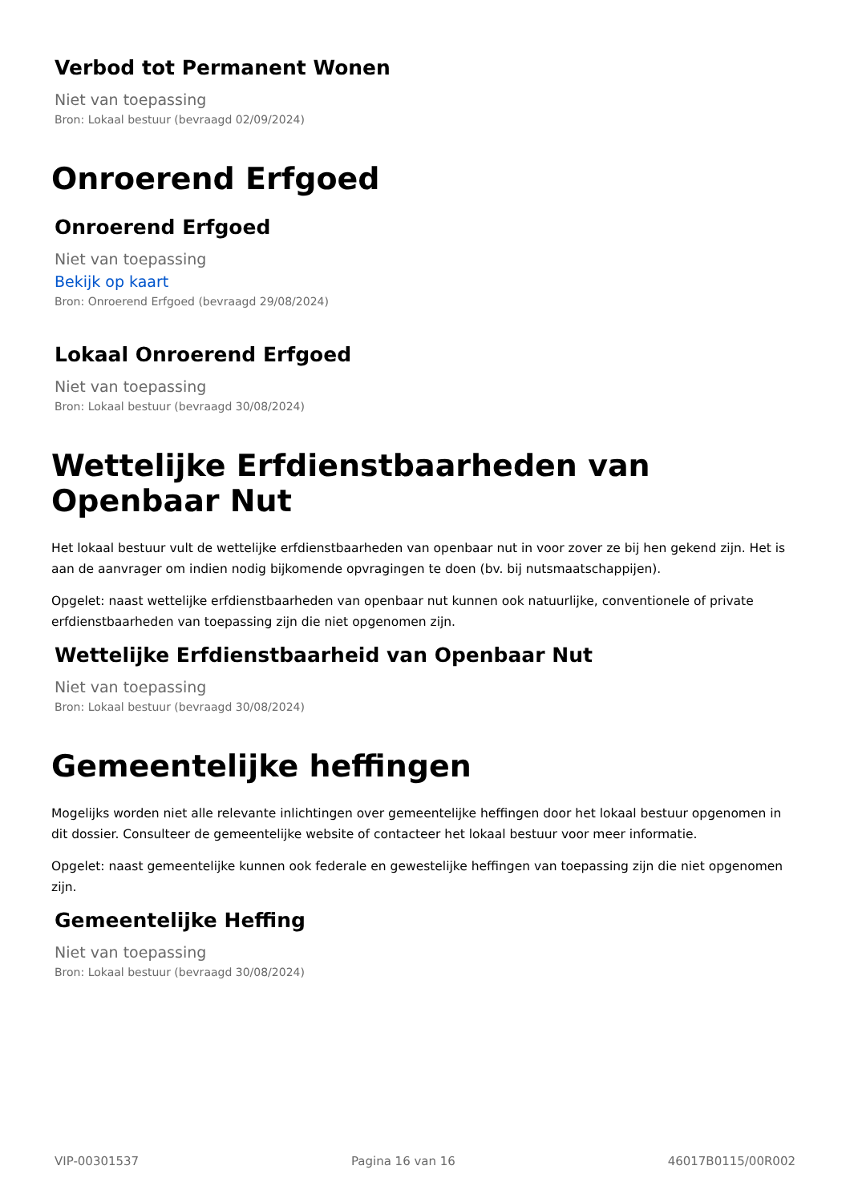Verbod tot Permanent Wonen
Niet van toepassing
Bron: Lokaal bestuur (bevraagd 02/09/2024)
Onroerend Erfgoed
Onroerend Erfgoed
Niet van toepassing
Bekijk op kaart
Bron: Onroerend Erfgoed (bevraagd 29/08/2024)
Lokaal Onroerend Erfgoed
Niet van toepassing
Bron: Lokaal bestuur (bevraagd 30/08/2024)
Wettelijke Erfdienstbaarheden van Openbaar Nut
Het lokaal bestuur vult de wettelijke erfdienstbaarheden van openbaar nut in voor zover ze bij hen gekend zijn. Het is aan de aanvrager om indien nodig bijkomende opvragingen te doen (bv. bij nutsmaatschappijen).
Opgelet: naast wettelijke erfdienstbaarheden van openbaar nut kunnen ook natuurlijke, conventionele of private erfdienstbaarheden van toepassing zijn die niet opgenomen zijn.
Wettelijke Erfdienstbaarheid van Openbaar Nut
Niet van toepassing
Bron: Lokaal bestuur (bevraagd 30/08/2024)
Gemeentelijke heffingen
Mogelijks worden niet alle relevante inlichtingen over gemeentelijke heffingen door het lokaal bestuur opgenomen in dit dossier. Consulteer de gemeentelijke website of contacteer het lokaal bestuur voor meer informatie.
Opgelet: naast gemeentelijke kunnen ook federale en gewestelijke heffingen van toepassing zijn die niet opgenomen zijn.
Gemeentelijke Heffing
Niet van toepassing
Bron: Lokaal bestuur (bevraagd 30/08/2024)
VIP-00301537 Pagina 16 van 16 46017B0115/00R002